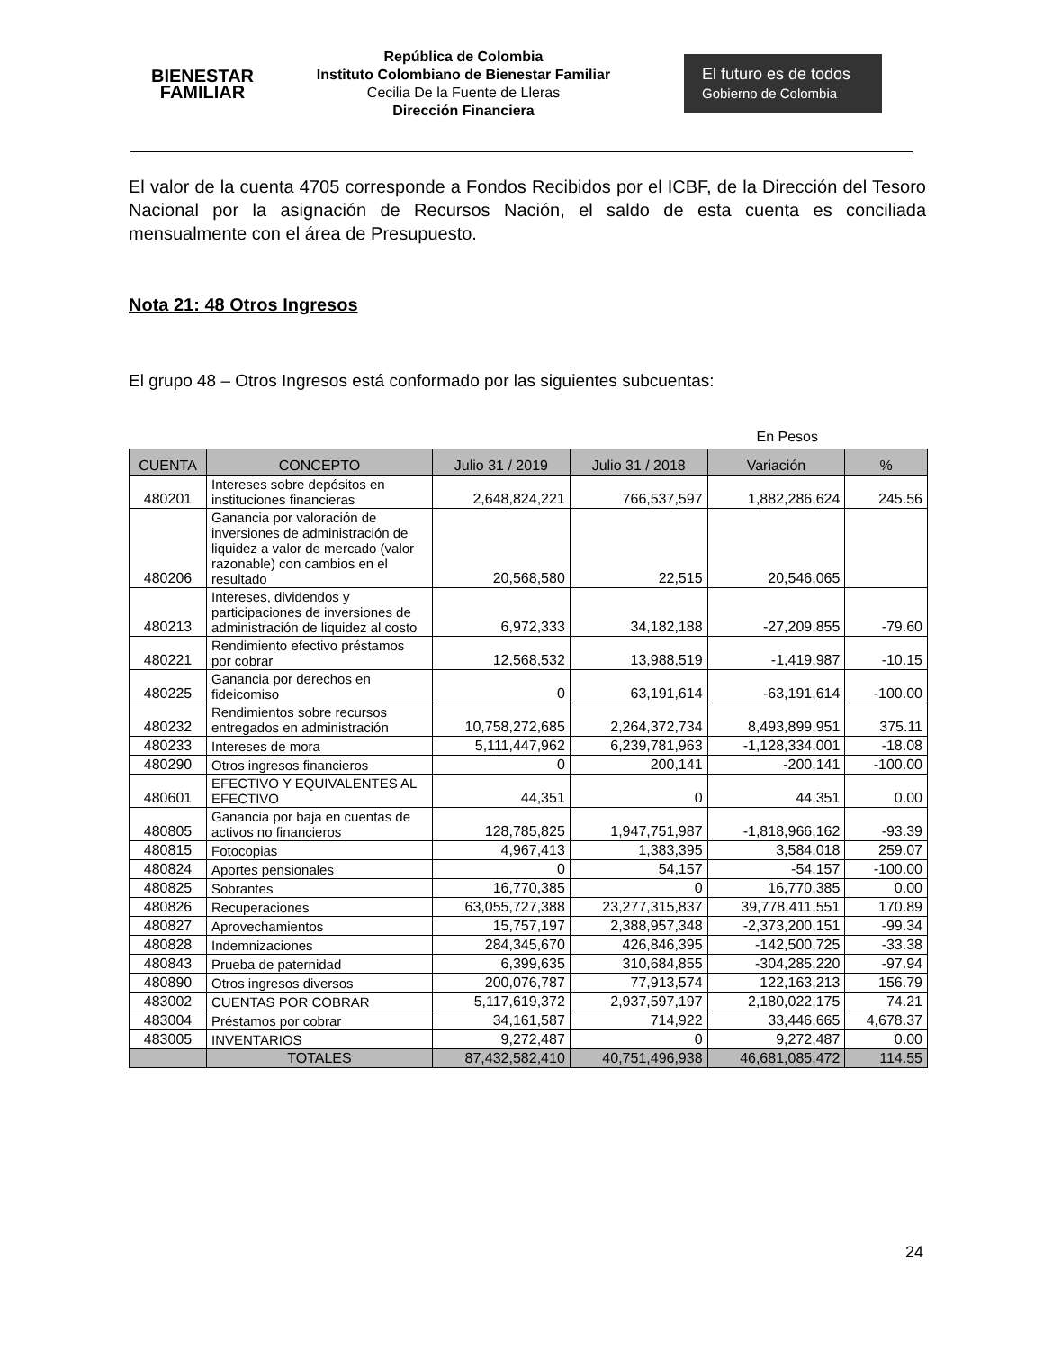BIENESTAR
FAMILIAR
República de Colombia
Instituto Colombiano de Bienestar Familiar
Cecilia De la Fuente de Lleras
Dirección Financiera
El futuro es de todos Gobierno de Colombia
El valor de la cuenta 4705 corresponde a Fondos Recibidos por el ICBF, de la Dirección del Tesoro Nacional por la asignación de Recursos Nación, el saldo de esta cuenta es conciliada mensualmente con el área de Presupuesto.
Nota 21: 48 Otros Ingresos
El grupo 48 – Otros Ingresos está conformado por las siguientes subcuentas:
En Pesos
| CUENTA | CONCEPTO | Julio 31 / 2019 | Julio 31 / 2018 | Variación | % |
| --- | --- | --- | --- | --- | --- |
| 480201 | Intereses sobre depósitos en instituciones financieras | 2,648,824,221 | 766,537,597 | 1,882,286,624 | 245.56 |
| 480206 | Ganancia por valoración de inversiones de administración de liquidez a valor de mercado (valor razonable) con cambios en el resultado | 20,568,580 | 22,515 | 20,546,065 | |
| 480213 | Intereses, dividendos y participaciones de inversiones de administración de liquidez al costo | 6,972,333 | 34,182,188 | -27,209,855 | -79.60 |
| 480221 | Rendimiento efectivo préstamos por cobrar | 12,568,532 | 13,988,519 | -1,419,987 | -10.15 |
| 480225 | Ganancia por derechos en fideicomiso | 0 | 63,191,614 | -63,191,614 | -100.00 |
| 480232 | Rendimientos sobre recursos entregados en administración | 10,758,272,685 | 2,264,372,734 | 8,493,899,951 | 375.11 |
| 480233 | Intereses de mora | 5,111,447,962 | 6,239,781,963 | -1,128,334,001 | -18.08 |
| 480290 | Otros ingresos financieros | 0 | 200,141 | -200,141 | -100.00 |
| 480601 | EFECTIVO Y EQUIVALENTES AL EFECTIVO | 44,351 | 0 | 44,351 | 0.00 |
| 480805 | Ganancia por baja en cuentas de activos no financieros | 128,785,825 | 1,947,751,987 | -1,818,966,162 | -93.39 |
| 480815 | Fotocopias | 4,967,413 | 1,383,395 | 3,584,018 | 259.07 |
| 480824 | Aportes pensionales | 0 | 54,157 | -54,157 | -100.00 |
| 480825 | Sobrantes | 16,770,385 | 0 | 16,770,385 | 0.00 |
| 480826 | Recuperaciones | 63,055,727,388 | 23,277,315,837 | 39,778,411,551 | 170.89 |
| 480827 | Aprovechamientos | 15,757,197 | 2,388,957,348 | -2,373,200,151 | -99.34 |
| 480828 | Indemnizaciones | 284,345,670 | 426,846,395 | -142,500,725 | -33.38 |
| 480843 | Prueba de paternidad | 6,399,635 | 310,684,855 | -304,285,220 | -97.94 |
| 480890 | Otros ingresos diversos | 200,076,787 | 77,913,574 | 122,163,213 | 156.79 |
| 483002 | CUENTAS POR COBRAR | 5,117,619,372 | 2,937,597,197 | 2,180,022,175 | 74.21 |
| 483004 | Préstamos por cobrar | 34,161,587 | 714,922 | 33,446,665 | 4,678.37 |
| 483005 | INVENTARIOS | 9,272,487 | 0 | 9,272,487 | 0.00 |
| | TOTALES | 87,432,582,410 | 40,751,496,938 | 46,681,085,472 | 114.55 |
24